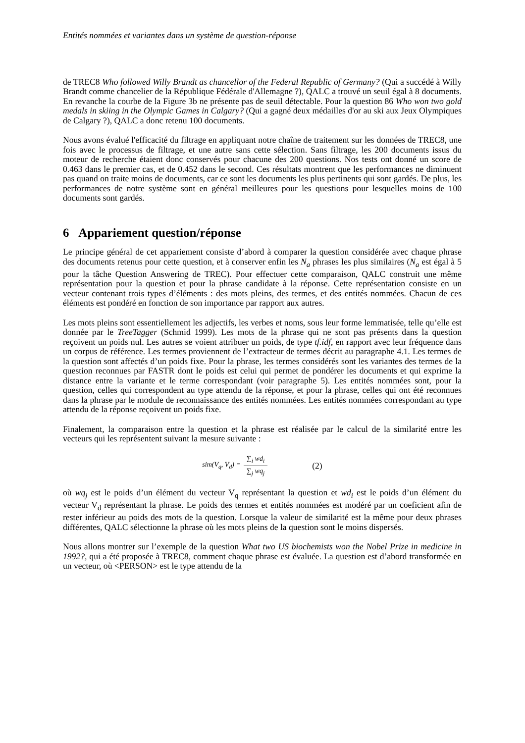Entités nommées et variantes dans un système de question-réponse
de TREC8 Who followed Willy Brandt as chancellor of the Federal Republic of Germany? (Qui a succédé à Willy Brandt comme chancelier de la République Fédérale d'Allemagne ?), QALC a trouvé un seuil égal à 8 documents. En revanche la courbe de la Figure 3b ne présente pas de seuil détectable. Pour la question 86 Who won two gold medals in skiing in the Olympic Games in Calgary? (Qui a gagné deux médailles d'or au ski aux Jeux Olympiques de Calgary ?), QALC a donc retenu 100 documents.
Nous avons évalué l'efficacité du filtrage en appliquant notre chaîne de traitement sur les données de TREC8, une fois avec le processus de filtrage, et une autre sans cette sélection. Sans filtrage, les 200 documents issus du moteur de recherche étaient donc conservés pour chacune des 200 questions. Nos tests ont donné un score de 0.463 dans le premier cas, et de 0.452 dans le second. Ces résultats montrent que les performances ne diminuent pas quand on traite moins de documents, car ce sont les documents les plus pertinents qui sont gardés. De plus, les performances de notre système sont en général meilleures pour les questions pour lesquelles moins de 100 documents sont gardés.
6 Appariement question/réponse
Le principe général de cet appariement consiste d’abord à comparer la question considérée avec chaque phrase des documents retenus pour cette question, et à conserver enfin les N<sub>a</sub> phrases les plus similaires (N<sub>a</sub> est égal à 5 pour la tâche Question Answering de TREC). Pour effectuer cette comparaison, QALC construit une même représentation pour la question et pour la phrase candidate à la réponse. Cette représentation consiste en un vecteur contenant trois types d’éléments : des mots pleins, des termes, et des entités nommées. Chacun de ces éléments est pondéré en fonction de son importance par rapport aux autres.
Les mots pleins sont essentiellement les adjectifs, les verbes et noms, sous leur forme lemmatisée, telle qu’elle est donnée par le TreeTagger (Schmid 1999). Les mots de la phrase qui ne sont pas présents dans la question reçoivent un poids nul. Les autres se voient attribuer un poids, de type tf.idf, en rapport avec leur fréquence dans un corpus de référence. Les termes proviennent de l’extracteur de termes décrit au paragraphe 4.1. Les termes de la question sont affectés d’un poids fixe. Pour la phrase, les termes considérés sont les variantes des termes de la question reconnues par FASTR dont le poids est celui qui permet de pondérer les documents et qui exprime la distance entre la variante et le terme correspondant (voir paragraphe 5). Les entités nommées sont, pour la question, celles qui correspondent au type attendu de la réponse, et pour la phrase, celles qui ont été reconnues dans la phrase par le module de reconnaissance des entités nommées. Les entités nommées correspondant au type attendu de la réponse reçoivent un poids fixe.
Finalement, la comparaison entre la question et la phrase est réalisée par le calcul de la similarité entre les vecteurs qui les représentent suivant la mesure suivante :
sim(V<sub>q</sub>, V<sub>d</sub>) = ∑<sub>i</sub> wd<sub>i</sub> ∑<sub>j</sub> wq<sub>j</sub> (2)
où wq<sub>j</sub> est le poids d’un élément du vecteur V<sub>q</sub> représentant la question et wd<sub>i</sub> est le poids d’un élément du vecteur V<sub>d</sub> représentant la phrase. Le poids des termes et entités nommées est modéré par un coeficient afin de rester inférieur au poids des mots de la question. Lorsque la valeur de similarité est la même pour deux phrases différentes, QALC sélectionne la phrase où les mots pleins de la question sont le moins dispersés.
Nous allons montrer sur l’exemple de la question What two US biochemists won the Nobel Prize in medicine in 1992?, qui a été proposée à TREC8, comment chaque phrase est évaluée. La question est d’abord transformée en un vecteur, où <PERSON> est le type attendu de la